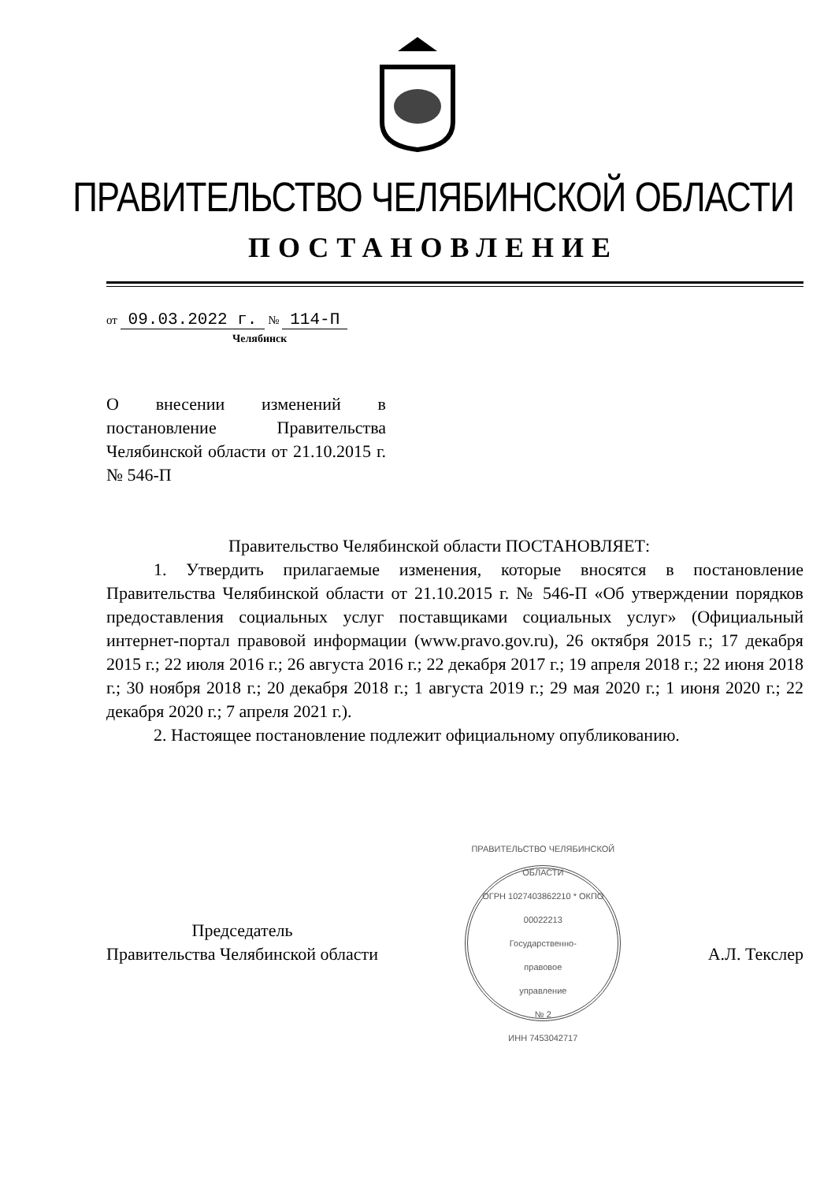ПРАВИТЕЛЬСТВО ЧЕЛЯБИНСКОЙ ОБЛАСТИ
ПОСТАНОВЛЕНИЕ
от 09.03.2022 г. № 114-П
Челябинск
О внесении изменений в постановление Правительства Челябинской области от 21.10.2015 г. № 546-П
Правительство Челябинской области ПОСТАНОВЛЯЕТ:
1. Утвердить прилагаемые изменения, которые вносятся в постановление Правительства Челябинской области от 21.10.2015 г. № 546-П «Об утверждении порядков предоставления социальных услуг поставщиками социальных услуг» (Официальный интернет-портал правовой информации (www.pravo.gov.ru), 26 октября 2015 г.; 17 декабря 2015 г.; 22 июля 2016 г.; 26 августа 2016 г.; 22 декабря 2017 г.; 19 апреля 2018 г.; 22 июня 2018 г.; 30 ноября 2018 г.; 20 декабря 2018 г.; 1 августа 2019 г.; 29 мая 2020 г.; 1 июня 2020 г.; 22 декабря 2020 г.; 7 апреля 2021 г.).
2. Настоящее постановление подлежит официальному опубликованию.
Председатель
Правительства Челябинской области
ПРАВИТЕЛЬСТВО ЧЕЛЯБИНСКОЙ ОБЛАСТИ
ОГРН 1027403862210 * ОКПО 00022213
Государственно-
правовое
управление
№ 2
ИНН 7453042717
А.Л. Текслер